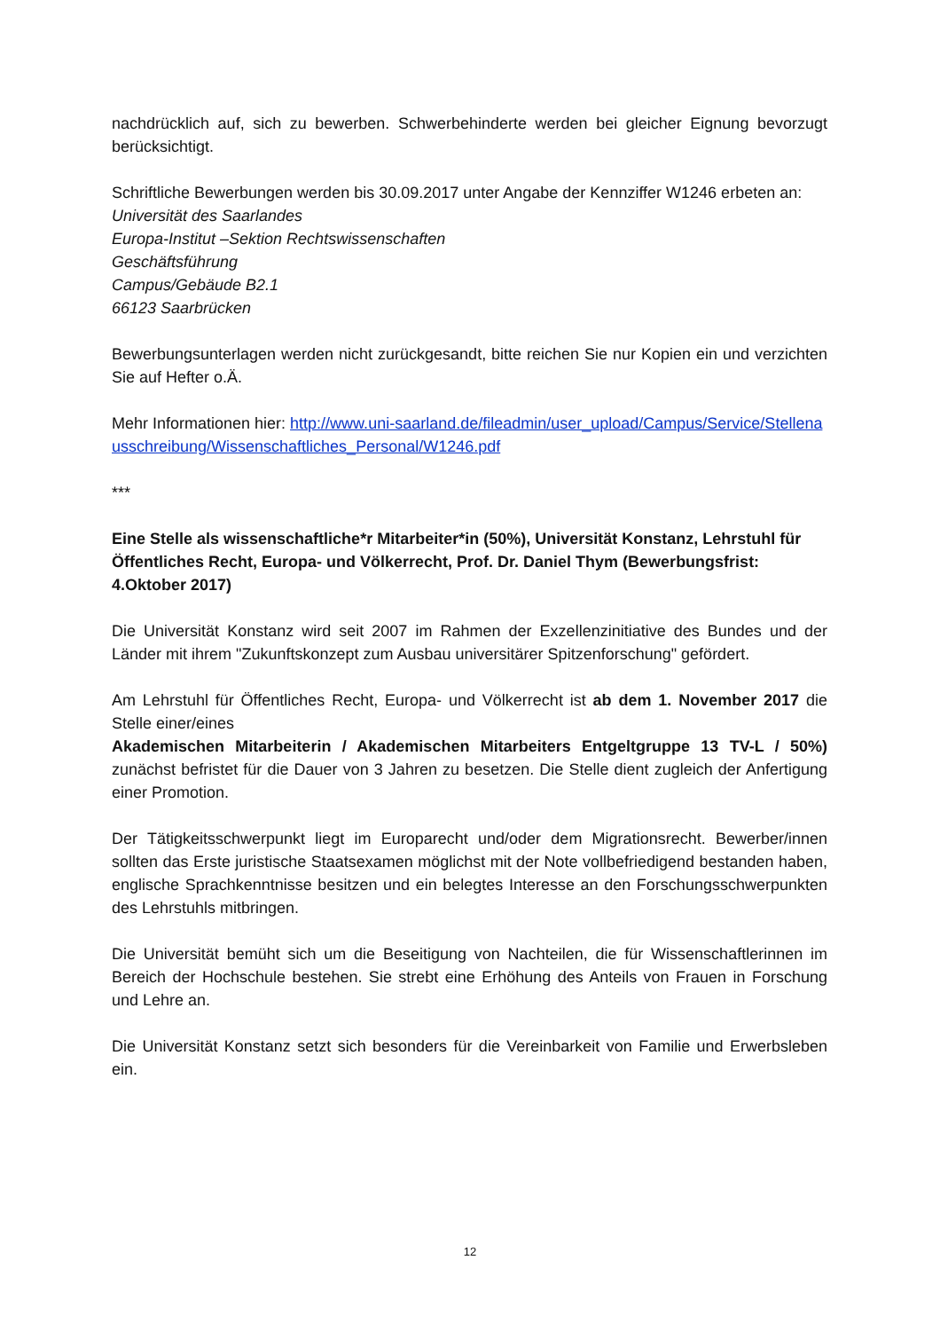nachdrücklich auf, sich zu bewerben. Schwerbehinderte werden bei gleicher Eignung bevorzugt berücksichtigt.
Schriftliche Bewerbungen werden bis 30.09.2017 unter Angabe der Kennziffer W1246 erbeten an:
Universität des Saarlandes
Europa-Institut –Sektion Rechtswissenschaften
Geschäftsführung
Campus/Gebäude B2.1
66123 Saarbrücken
Bewerbungsunterlagen werden nicht zurückgesandt, bitte reichen Sie nur Kopien ein und verzichten Sie auf Hefter o.Ä.
Mehr Informationen hier: http://www.uni-saarland.de/fileadmin/user_upload/Campus/Service/Stellenausschreibung/Wissenschaftliches_Personal/W1246.pdf
***
Eine Stelle als wissenschaftliche*r Mitarbeiter*in (50%), Universität Konstanz, Lehrstuhl für Öffentliches Recht, Europa- und Völkerrecht, Prof. Dr. Daniel Thym (Bewerbungsfrist: 4.Oktober 2017)
Die Universität Konstanz wird seit 2007 im Rahmen der Exzellenzinitiative des Bundes und der Länder mit ihrem "Zukunftskonzept zum Ausbau universitärer Spitzenforschung" gefördert.
Am Lehrstuhl für Öffentliches Recht, Europa- und Völkerrecht ist ab dem 1. November 2017 die Stelle einer/eines
Akademischen Mitarbeiterin / Akademischen Mitarbeiters Entgeltgruppe 13 TV-L / 50%) zunächst befristet für die Dauer von 3 Jahren zu besetzen. Die Stelle dient zugleich der Anfertigung einer Promotion.
Der Tätigkeitsschwerpunkt liegt im Europarecht und/oder dem Migrationsrecht. Bewerber/innen sollten das Erste juristische Staatsexamen möglichst mit der Note vollbefriedigend bestanden haben, englische Sprachkenntnisse besitzen und ein belegtes Interesse an den Forschungsschwerpunkten des Lehrstuhls mitbringen.
Die Universität bemüht sich um die Beseitigung von Nachteilen, die für Wissenschaftlerinnen im Bereich der Hochschule bestehen. Sie strebt eine Erhöhung des Anteils von Frauen in Forschung und Lehre an.
Die Universität Konstanz setzt sich besonders für die Vereinbarkeit von Familie und Erwerbsleben ein.
12